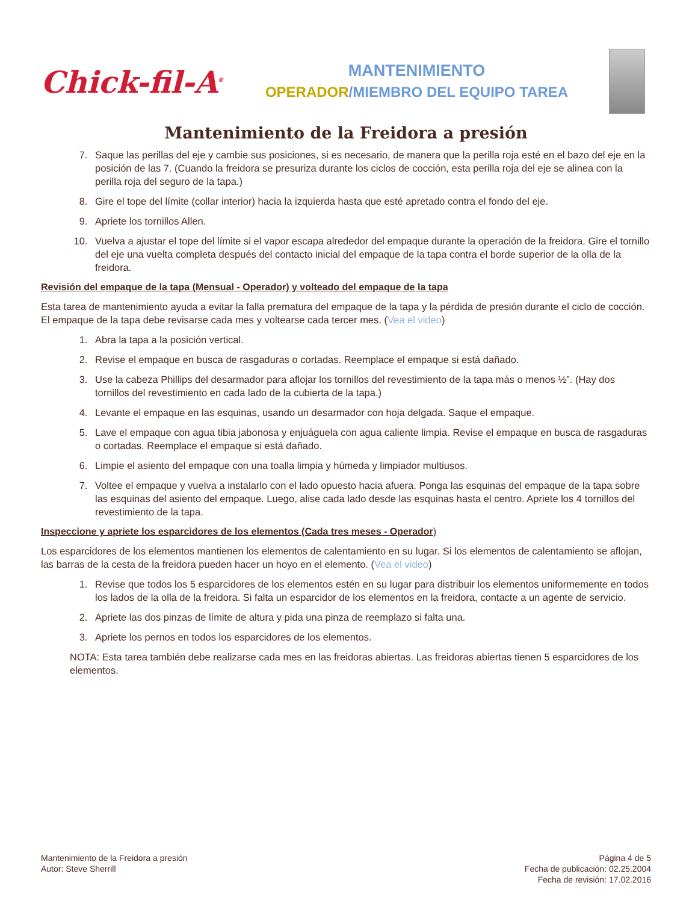Chick-fil-A<sup>®</sup>
MANTENIMIENTO
OPERADOR/MIEMBRO DEL EQUIPO TAREA
Mantenimiento de la Freidora a presión
7. Saque las perillas del eje y cambie sus posiciones, si es necesario, de manera que la perilla roja esté en el bazo del eje en la posición de las 7. (Cuando la freidora se presuriza durante los ciclos de cocción, esta perilla roja del eje se alinea con la perilla roja del seguro de la tapa.)
8. Gire el tope del límite (collar interior) hacia la izquierda hasta que esté apretado contra el fondo del eje.
9. Apriete los tornillos Allen.
10. Vuelva a ajustar el tope del límite si el vapor escapa alrededor del empaque durante la operación de la freidora. Gire el tornillo del eje una vuelta completa después del contacto inicial del empaque de la tapa contra el borde superior de la olla de la freidora.
Revisión del empaque de la tapa (Mensual - Operador) y volteado del empaque de la tapa
Esta tarea de mantenimiento ayuda a evitar la falla prematura del empaque de la tapa y la pérdida de presión durante el ciclo de cocción. El empaque de la tapa debe revisarse cada mes y voltearse cada tercer mes. (Vea el video)
1. Abra la tapa a la posición vertical.
2. Revise el empaque en busca de rasgaduras o cortadas. Reemplace el empaque si está dañado.
3. Use la cabeza Phillips del desarmador para aflojar los tornillos del revestimiento de la tapa más o menos ½”. (Hay dos tornillos del revestimiento en cada lado de la cubierta de la tapa.)
4. Levante el empaque en las esquinas, usando un desarmador con hoja delgada. Saque el empaque.
5. Lave el empaque con agua tibia jabonosa y enjuáguela con agua caliente limpia. Revise el empaque en busca de rasgaduras o cortadas. Reemplace el empaque si está dañado.
6. Limpie el asiento del empaque con una toalla limpia y húmeda y limpiador multiusos.
7. Voltee el empaque y vuelva a instalarlo con el lado opuesto hacia afuera. Ponga las esquinas del empaque de la tapa sobre las esquinas del asiento del empaque. Luego, alise cada lado desde las esquinas hasta el centro. Apriete los 4 tornillos del revestimiento de la tapa.
Inspeccione y apriete los esparcidores de los elementos (Cada tres meses - Operador)
Los esparcidores de los elementos mantienen los elementos de calentamiento en su lugar. Si los elementos de calentamiento se aflojan, las barras de la cesta de la freidora pueden hacer un hoyo en el elemento. (Vea el video)
1. Revise que todos los 5 esparcidores de los elementos estén en su lugar para distribuir los elementos uniformemente en todos los lados de la olla de la freidora. Si falta un esparcidor de los elementos en la freidora, contacte a un agente de servicio.
2. Apriete las dos pinzas de límite de altura y pida una pinza de reemplazo si falta una.
3. Apriete los pernos en todos los esparcidores de los elementos.
NOTA: Esta tarea también debe realizarse cada mes en las freidoras abiertas. Las freidoras abiertas tienen 5 esparcidores de los elementos.
Mantenimiento de la Freidora a presión
Autor: Steve Sherrill
Página 4 de 5
Fecha de publicación: 02.25.2004
Fecha de revisión: 17.02.2016